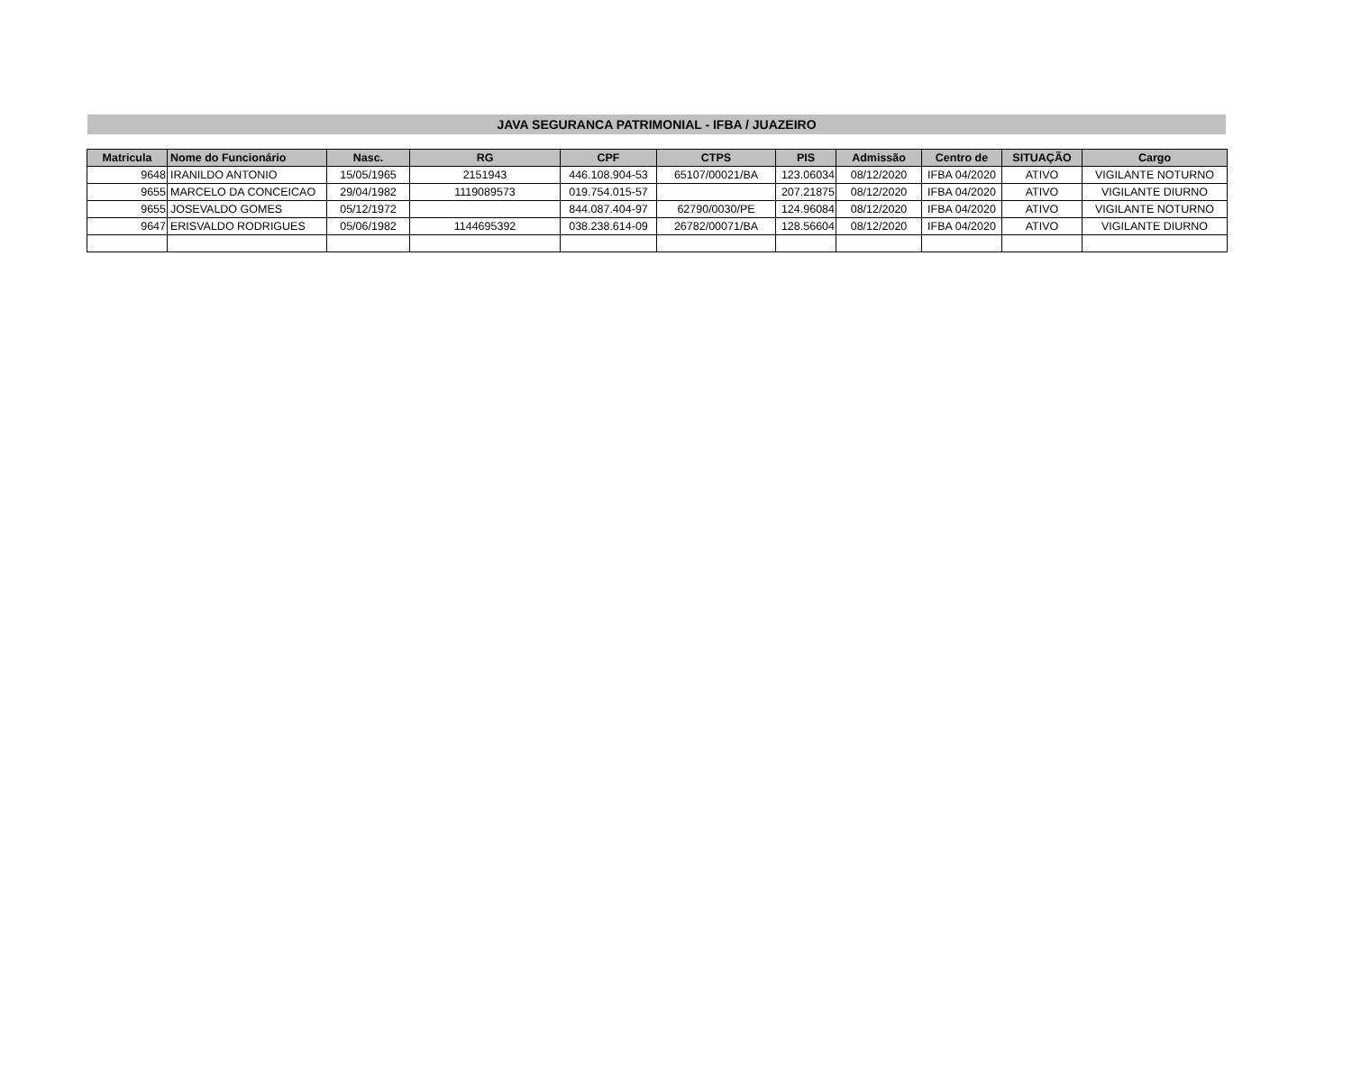JAVA SEGURANCA PATRIMONIAL - IFBA / JUAZEIRO
| Matricula | Nome do Funcionário | Nasc. | RG | CPF | CTPS | PIS | Admissão | Centro de | SITUAÇÃO | Cargo |
| --- | --- | --- | --- | --- | --- | --- | --- | --- | --- | --- |
| 9648 | IRANILDO ANTONIO | 15/05/1965 | 2151943 | 446.108.904-53 | 65107/00021/BA | 123.06034 | 08/12/2020 | IFBA 04/2020 | ATIVO | VIGILANTE NOTURNO |
| 9655 | MARCELO DA CONCEICAO | 29/04/1982 | 1119089573 | 019.754.015-57 | | 207.21875 | 08/12/2020 | IFBA 04/2020 | ATIVO | VIGILANTE DIURNO |
| 9655 | JOSEVALDO GOMES | 05/12/1972 | | 844.087.404-97 | 62790/0030/PE | 124.96084 | 08/12/2020 | IFBA 04/2020 | ATIVO | VIGILANTE NOTURNO |
| 9647 | ERISVALDO RODRIGUES | 05/06/1982 | 1144695392 | 038.238.614-09 | 26782/00071/BA | 128.56604 | 08/12/2020 | IFBA 04/2020 | ATIVO | VIGILANTE DIURNO |